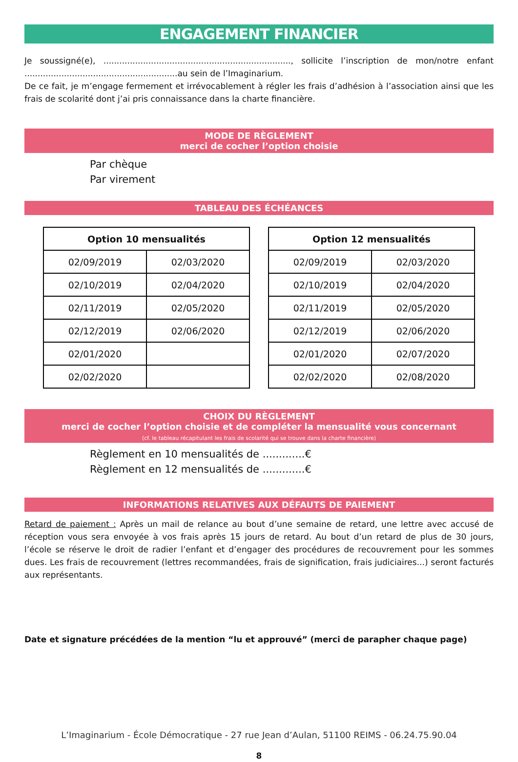ENGAGEMENT FINANCIER
Je soussigné(e), ......................................................................., sollicite l’inscription de mon/notre enfant ..........................................................au sein de l’Imaginarium.
De ce fait, je m’engage fermement et irrévocablement à régler les frais d’adhésion à l’association ainsi que les frais de scolarité dont j’ai pris connaissance dans la charte financière.
MODE DE RÈGLEMENT
merci de cocher l’option choisie
Par chèque
Par virement
TABLEAU DES ÉCHÉANCES
| Option 10 mensualités | |
| --- | --- |
| 02/09/2019 | 02/03/2020 |
| 02/10/2019 | 02/04/2020 |
| 02/11/2019 | 02/05/2020 |
| 02/12/2019 | 02/06/2020 |
| 02/01/2020 | |
| 02/02/2020 | |
| Option 12 mensualités | |
| --- | --- |
| 02/09/2019 | 02/03/2020 |
| 02/10/2019 | 02/04/2020 |
| 02/11/2019 | 02/05/2020 |
| 02/12/2019 | 02/06/2020 |
| 02/01/2020 | 02/07/2020 |
| 02/02/2020 | 02/08/2020 |
CHOIX DU RÈGLEMENT
merci de cocher l’option choisie et de compléter la mensualité vous concernant
(cf. le tableau récapitulant les frais de scolarité qui se trouve dans la charte financière)
Règlement en 10 mensualités de .............€
Règlement en 12 mensualités de .............€
INFORMATIONS RELATIVES AUX DÉFAUTS DE PAIEMENT
Retard de paiement : Après un mail de relance au bout d’une semaine de retard, une lettre avec accusé de réception vous sera envoyée à vos frais après 15 jours de retard. Au bout d’un retard de plus de 30 jours, l’école se réserve le droit de radier l’enfant et d’engager des procédures de recouvrement pour les sommes dues. Les frais de recouvrement (lettres recommandées, frais de signification, frais judiciaires...) seront facturés aux représentants.
Date et signature précédées de la mention “lu et approuvé” (merci de parapher chaque page)
L’Imaginarium - École Démocratique - 27 rue Jean d’Aulan, 51100 REIMS - 06.24.75.90.04
8